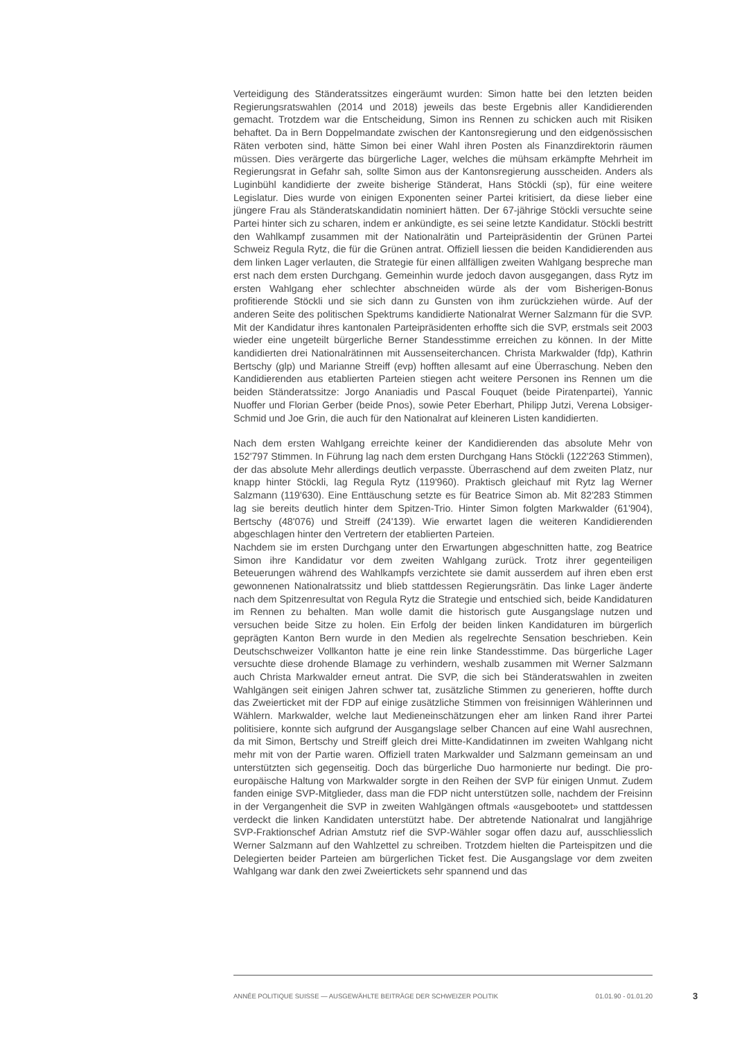Verteidigung des Ständeratssitzes eingeräumt wurden: Simon hatte bei den letzten beiden Regierungsratswahlen (2014 und 2018) jeweils das beste Ergebnis aller Kandidierenden gemacht. Trotzdem war die Entscheidung, Simon ins Rennen zu schicken auch mit Risiken behaftet. Da in Bern Doppelmandate zwischen der Kantonsregierung und den eidgenössischen Räten verboten sind, hätte Simon bei einer Wahl ihren Posten als Finanzdirektorin räumen müssen. Dies verärgerte das bürgerliche Lager, welches die mühsam erkämpfte Mehrheit im Regierungsrat in Gefahr sah, sollte Simon aus der Kantonsregierung ausscheiden. Anders als Luginbühl kandidierte der zweite bisherige Ständerat, Hans Stöckli (sp), für eine weitere Legislatur. Dies wurde von einigen Exponenten seiner Partei kritisiert, da diese lieber eine jüngere Frau als Ständeratskandidatin nominiert hätten. Der 67-jährige Stöckli versuchte seine Partei hinter sich zu scharen, indem er ankündigte, es sei seine letzte Kandidatur. Stöckli bestritt den Wahlkampf zusammen mit der Nationalrätin und Parteipräsidentin der Grünen Partei Schweiz Regula Rytz, die für die Grünen antrat. Offiziell liessen die beiden Kandidierenden aus dem linken Lager verlauten, die Strategie für einen allfälligen zweiten Wahlgang bespreche man erst nach dem ersten Durchgang. Gemeinhin wurde jedoch davon ausgegangen, dass Rytz im ersten Wahlgang eher schlechter abschneiden würde als der vom Bisherigen-Bonus profitierende Stöckli und sie sich dann zu Gunsten von ihm zurückziehen würde. Auf der anderen Seite des politischen Spektrums kandidierte Nationalrat Werner Salzmann für die SVP. Mit der Kandidatur ihres kantonalen Parteipräsidenten erhoffte sich die SVP, erstmals seit 2003 wieder eine ungeteilt bürgerliche Berner Standesstimme erreichen zu können. In der Mitte kandidierten drei Nationalrätinnen mit Aussenseiterchancen. Christa Markwalder (fdp), Kathrin Bertschy (glp) und Marianne Streiff (evp) hofften allesamt auf eine Überraschung. Neben den Kandidierenden aus etablierten Parteien stiegen acht weitere Personen ins Rennen um die beiden Ständeratssitze: Jorgo Ananiadis und Pascal Fouquet (beide Piratenpartei), Yannic Nuoffer und Florian Gerber (beide Pnos), sowie Peter Eberhart, Philipp Jutzi, Verena Lobsiger-Schmid und Joe Grin, die auch für den Nationalrat auf kleineren Listen kandidierten.
Nach dem ersten Wahlgang erreichte keiner der Kandidierenden das absolute Mehr von 152'797 Stimmen. In Führung lag nach dem ersten Durchgang Hans Stöckli (122'263 Stimmen), der das absolute Mehr allerdings deutlich verpasste. Überraschend auf dem zweiten Platz, nur knapp hinter Stöckli, lag Regula Rytz (119'960). Praktisch gleichauf mit Rytz lag Werner Salzmann (119'630). Eine Enttäuschung setzte es für Beatrice Simon ab. Mit 82'283 Stimmen lag sie bereits deutlich hinter dem Spitzen-Trio. Hinter Simon folgten Markwalder (61'904), Bertschy (48'076) und Streiff (24'139). Wie erwartet lagen die weiteren Kandidierenden abgeschlagen hinter den Vertretern der etablierten Parteien.
Nachdem sie im ersten Durchgang unter den Erwartungen abgeschnitten hatte, zog Beatrice Simon ihre Kandidatur vor dem zweiten Wahlgang zurück. Trotz ihrer gegenteiligen Beteuerungen während des Wahlkampfs verzichtete sie damit ausserdem auf ihren eben erst gewonnenen Nationalratssitz und blieb stattdessen Regierungsrätin. Das linke Lager änderte nach dem Spitzenresultat von Regula Rytz die Strategie und entschied sich, beide Kandidaturen im Rennen zu behalten. Man wolle damit die historisch gute Ausgangslage nutzen und versuchen beide Sitze zu holen. Ein Erfolg der beiden linken Kandidaturen im bürgerlich geprägten Kanton Bern wurde in den Medien als regelrechte Sensation beschrieben. Kein Deutschschweizer Vollkanton hatte je eine rein linke Standesstimme. Das bürgerliche Lager versuchte diese drohende Blamage zu verhindern, weshalb zusammen mit Werner Salzmann auch Christa Markwalder erneut antrat. Die SVP, die sich bei Ständeratswahlen in zweiten Wahlgängen seit einigen Jahren schwer tat, zusätzliche Stimmen zu generieren, hoffte durch das Zweierticket mit der FDP auf einige zusätzliche Stimmen von freisinnigen Wählerinnen und Wählern. Markwalder, welche laut Medieneinschätzungen eher am linken Rand ihrer Partei politisiere, konnte sich aufgrund der Ausgangslage selber Chancen auf eine Wahl ausrechnen, da mit Simon, Bertschy und Streiff gleich drei Mitte-Kandidatinnen im zweiten Wahlgang nicht mehr mit von der Partie waren. Offiziell traten Markwalder und Salzmann gemeinsam an und unterstützten sich gegenseitig. Doch das bürgerliche Duo harmonierte nur bedingt. Die pro-europäische Haltung von Markwalder sorgte in den Reihen der SVP für einigen Unmut. Zudem fanden einige SVP-Mitglieder, dass man die FDP nicht unterstützen solle, nachdem der Freisinn in der Vergangenheit die SVP in zweiten Wahlgängen oftmals «ausgebootet» und stattdessen verdeckt die linken Kandidaten unterstützt habe. Der abtretende Nationalrat und langjährige SVP-Fraktionschef Adrian Amstutz rief die SVP-Wähler sogar offen dazu auf, ausschliesslich Werner Salzmann auf den Wahlzettel zu schreiben. Trotzdem hielten die Parteispitzen und die Delegierten beider Parteien am bürgerlichen Ticket fest. Die Ausgangslage vor dem zweiten Wahlgang war dank den zwei Zweiertickets sehr spannend und das
ANNÉE POLITIQUE SUISSE — AUSGEWÄHLTE BEITRÄGE DER SCHWEIZER POLITIK 01.01.90 - 01.01.20 3